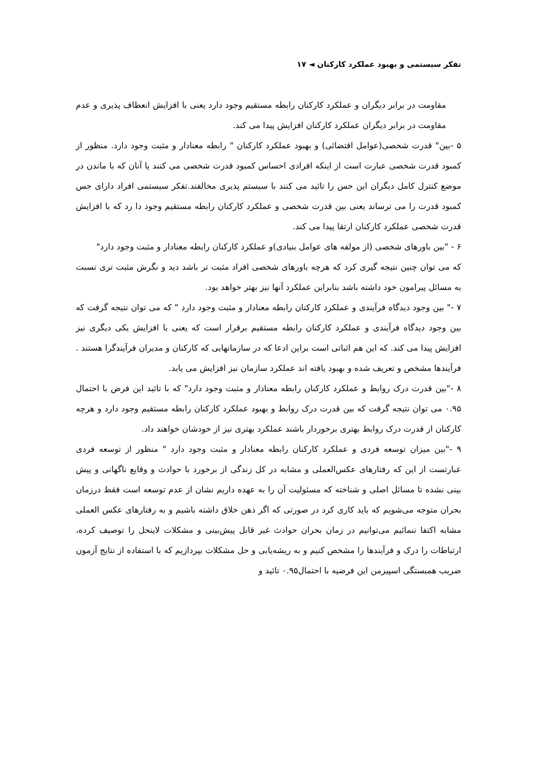تفکر سیستمی و بهبود عملکرد کارکنان ◄ ۱۷
مقاومت در برابر دیگران و عملکرد کارکنان رابطه مستقیم وجود دارد یعنی با افزایش انعطاف پذیری و عدم مقاومت در برابر دیگران عملکرد کارکنان افزایش پیدا می کند.
۵ -بین" قدرت شخصی(عوامل اقتضائی) و بهبود عملکرد کارکنان " رابطه معنادار و مثبت وجود دارد. منظور از کمبود قدرت شخصی عبارت است از اینکه افرادی احساس کمبود قدرت شخصی می کنند یا آنان که با ماندن در موضع کنترل کامل دیگران این حس را تائید می کنند با سیستم پذیری مخالفند.تفکر سیستمی افراد دارای حس کمبود قدرت را می ترساند یعنی بین قدرت شخصی و عملکرد کارکنان رابطه مستقیم وجود دا رد که با افزایش قدرت شخصی عملکرد کارکنان ارتقا پیدا می کند.
۶ - "بین باورهای شخصی (از مولفه های عوامل بنیادی)و عملکرد کارکنان رابطه معنادار و مثبت وجود دارد"
که می توان چنین نتیجه گیری کرد که هرچه باورهای شخصی افراد مثبت تر باشد دید و نگرش مثبت تری نسبت به مسائل پیرامون خود داشته باشد بنابراین عملکرد آنها نیز بهتر خواهد بود.
۷ -" بین وجود دیدگاه فرآیندی و عملکرد کارکنان رابطه معنادار و مثبت وجود دارد " که می توان نتیجه گرفت که بین وجود دیدگاه فرآیندی و عملکرد کارکنان رابطه مستقیم برقرار است که یعنی با افزایش یکی دیگری نیز افزایش پیدا می کند. که این هم اثباتی است براین ادعا که در سازمانهایی که کارکنان و مدیران فرآیندگرا هستند . فرآیندها مشخص و تعریف شده و بهبود یافته اند عملکرد سازمان نیز افزایش می یابد.
۸ -"بین قدرت درک روابط و عملکرد کارکنان رابطه معنادار و مثبت وجود دارد" که با تائید این فرض با احتمال ۰.۹۵ می توان نتیجه گرفت که بین قدرت درک روابط و بهبود عملکرد کارکنان رابطه مستقیم وجود دارد و هرچه کارکنان از قدرت درک روابط بهتری برخوردار باشند عملکرد بهتری نیز از خودشان خواهند داد.
۹ -"بین میزان توسعه فردی و عملکرد کارکنان رابطه معنادار و مثبت وجود دارد " منظور از توسعه فردی عبارتست از این که رفتارهای عکس‌العملی و مشابه در کل زندگی از برخورد با حوادث و وقایع ناگهانی و پیش بینی نشده تا مسائل اصلی و شناخته که مسئولیت آن را به عهده داریم نشان از عدم توسعه است فقط درزمان بحران متوجه می‌شویم که باید کاری کرد در صورتی که اگر ذهن خلاق داشته باشیم و به رفتارهای عکس العملی مشابه اکتفا ننمائیم می‌توانیم در زمان بحران حوادث غیر قابل پیش‌بینی و مشکلات لاینحل را توصیف کرده، ارتباطات را درک و فرآیندها را مشخص کنیم و به ریشه‌یابی و حل مشکلات بپردازیم که با استفاده از نتایج آزمون ضریب همبستگی اسپیرمن این فرضیه با احتمال۰.۹۵ تائید و